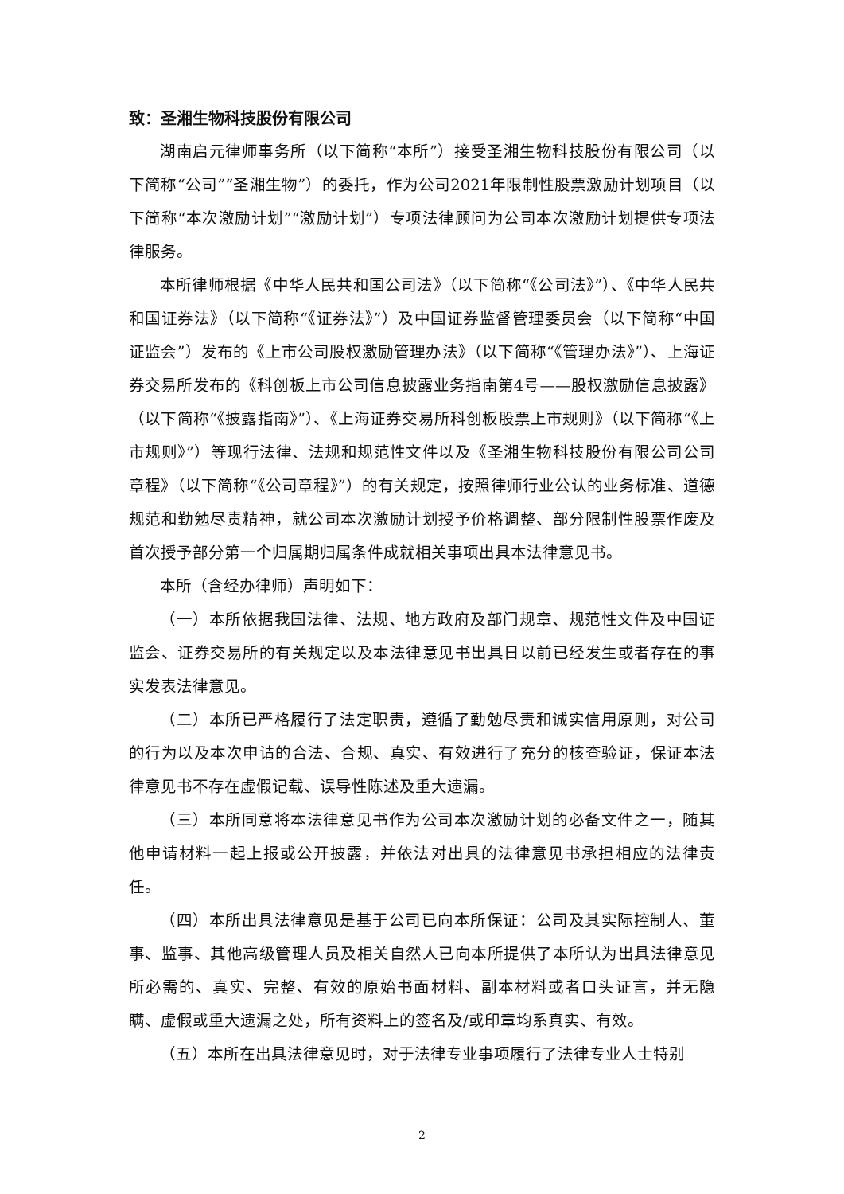致：圣湘生物科技股份有限公司
湖南启元律师事务所（以下简称“本所”）接受圣湘生物科技股份有限公司（以下简称“公司”“圣湘生物”）的委托，作为公司2021年限制性股票激励计划项目（以下简称“本次激励计划”“激励计划”）专项法律顾问为公司本次激励计划提供专项法律服务。
本所律师根据《中华人民共和国公司法》（以下简称“《公司法》”）、《中华人民共和国证券法》（以下简称“《证券法》”）及中国证券监督管理委员会（以下简称“中国证监会”）发布的《上市公司股权激励管理办法》（以下简称“《管理办法》”）、上海证券交易所发布的《科创板上市公司信息披露业务指南第4号——股权激励信息披露》（以下简称“《披露指南》”）、《上海证券交易所科创板股票上市规则》（以下简称“《上市规则》”）等现行法律、法规和规范性文件以及《圣湘生物科技股份有限公司公司章程》（以下简称“《公司章程》”）的有关规定，按照律师行业公认的业务标准、道德规范和勤勉尽责精神，就公司本次激励计划授予价格调整、部分限制性股票作废及首次授予部分第一个归属期归属条件成就相关事项出具本法律意见书。
本所（含经办律师）声明如下：
（一）本所依据我国法律、法规、地方政府及部门规章、规范性文件及中国证监会、证券交易所的有关规定以及本法律意见书出具日以前已经发生或者存在的事实发表法律意见。
（二）本所已严格履行了法定职责，遵循了勤勉尽责和诚实信用原则，对公司的行为以及本次申请的合法、合规、真实、有效进行了充分的核查验证，保证本法律意见书不存在虚假记载、误导性陈述及重大遗漏。
（三）本所同意将本法律意见书作为公司本次激励计划的必备文件之一，随其他申请材料一起上报或公开披露，并依法对出具的法律意见书承担相应的法律责任。
（四）本所出具法律意见是基于公司已向本所保证：公司及其实际控制人、董事、监事、其他高级管理人员及相关自然人已向本所提供了本所认为出具法律意见所必需的、真实、完整、有效的原始书面材料、副本材料或者口头证言，并无隐瞒、虚假或重大遗漏之处，所有资料上的签名及/或印章均系真实、有效。
（五）本所在出具法律意见时，对于法律专业事项履行了法律专业人士特别
2